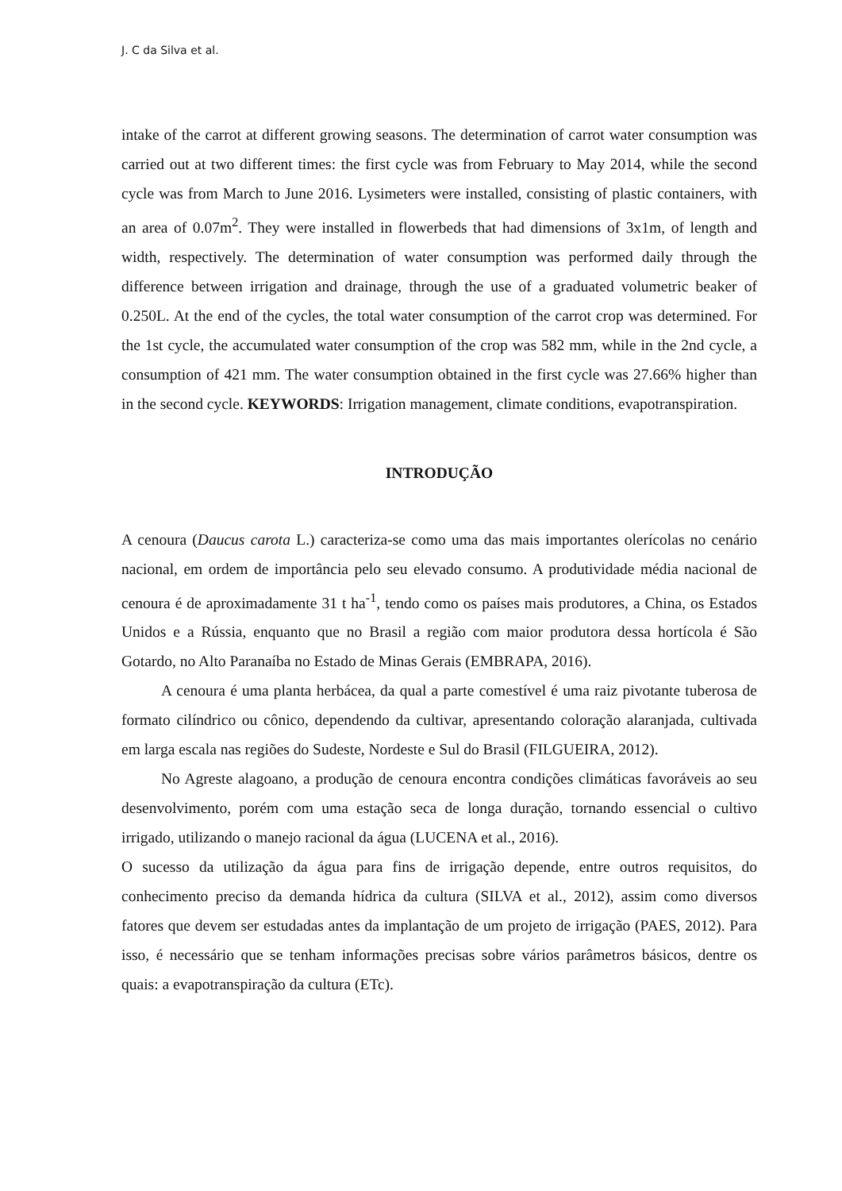J. C da Silva et al.
intake of the carrot at different growing seasons. The determination of carrot water consumption was carried out at two different times: the first cycle was from February to May 2014, while the second cycle was from March to June 2016. Lysimeters were installed, consisting of plastic containers, with an area of 0.07m<sup>2</sup>. They were installed in flowerbeds that had dimensions of 3x1m, of length and width, respectively. The determination of water consumption was performed daily through the difference between irrigation and drainage, through the use of a graduated volumetric beaker of 0.250L. At the end of the cycles, the total water consumption of the carrot crop was determined. For the 1st cycle, the accumulated water consumption of the crop was 582 mm, while in the 2nd cycle, a consumption of 421 mm. The water consumption obtained in the first cycle was 27.66% higher than in the second cycle. KEYWORDS: Irrigation management, climate conditions, evapotranspiration.
INTRODUÇÃO
A cenoura (Daucus carota L.) caracteriza-se como uma das mais importantes olerícolas no cenário nacional, em ordem de importância pelo seu elevado consumo. A produtividade média nacional de cenoura é de aproximadamente 31 t ha<sup>-1</sup>, tendo como os países mais produtores, a China, os Estados Unidos e a Rússia, enquanto que no Brasil a região com maior produtora dessa hortícola é São Gotardo, no Alto Paranaíba no Estado de Minas Gerais (EMBRAPA, 2016).
A cenoura é uma planta herbácea, da qual a parte comestível é uma raiz pivotante tuberosa de formato cilíndrico ou cônico, dependendo da cultivar, apresentando coloração alaranjada, cultivada em larga escala nas regiões do Sudeste, Nordeste e Sul do Brasil (FILGUEIRA, 2012).
No Agreste alagoano, a produção de cenoura encontra condições climáticas favoráveis ao seu desenvolvimento, porém com uma estação seca de longa duração, tornando essencial o cultivo irrigado, utilizando o manejo racional da água (LUCENA et al., 2016).
O sucesso da utilização da água para fins de irrigação depende, entre outros requisitos, do conhecimento preciso da demanda hídrica da cultura (SILVA et al., 2012), assim como diversos fatores que devem ser estudadas antes da implantação de um projeto de irrigação (PAES, 2012). Para isso, é necessário que se tenham informações precisas sobre vários parâmetros básicos, dentre os quais: a evapotranspiração da cultura (ETc).